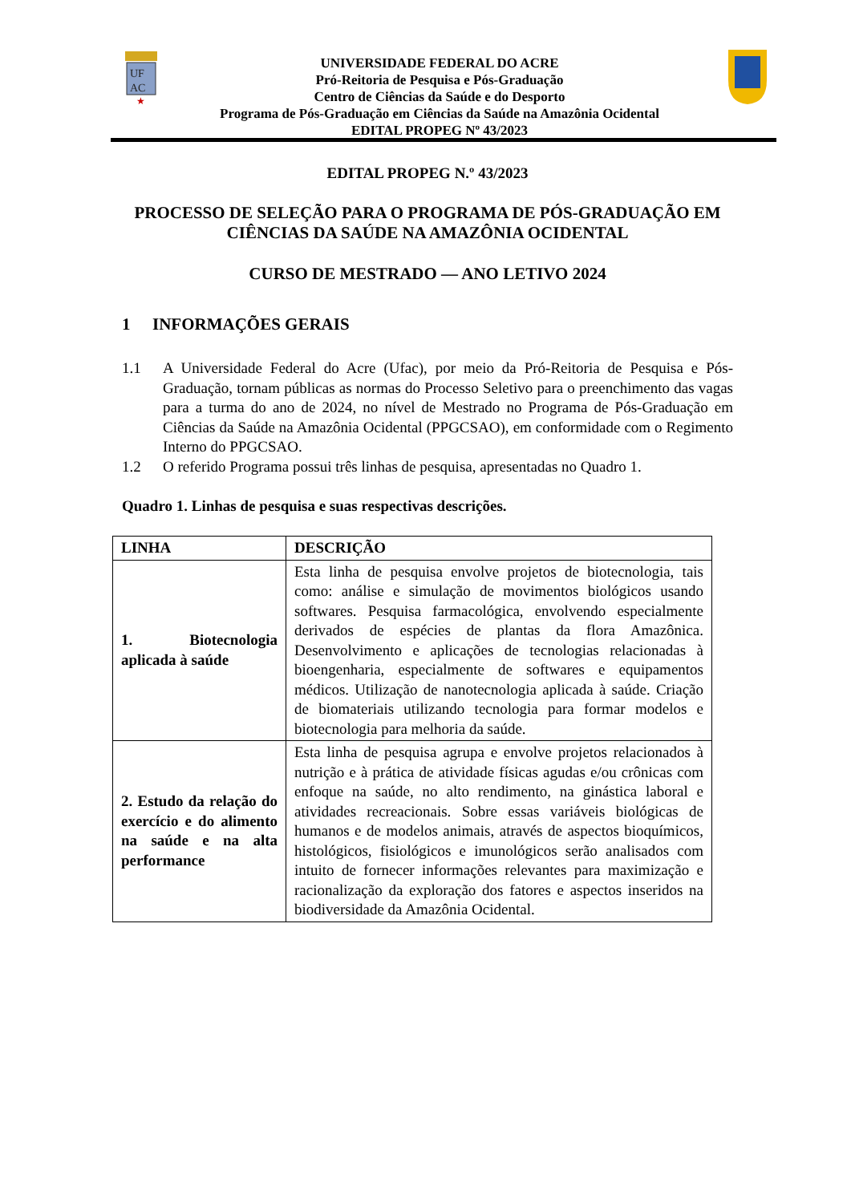UF
AC
★
UNIVERSIDADE FEDERAL DO ACRE
Pró-Reitoria de Pesquisa e Pós-Graduação
Centro de Ciências da Saúde e do Desporto
Programa de Pós-Graduação em Ciências da Saúde na Amazônia Ocidental
EDITAL PROPEG Nº 43/2023
EDITAL PROPEG N.º 43/2023
PROCESSO DE SELEÇÃO PARA O PROGRAMA DE PÓS-GRADUAÇÃO EM CIÊNCIAS DA SAÚDE NA AMAZÔNIA OCIDENTAL
CURSO DE MESTRADO — ANO LETIVO 2024
1 INFORMAÇÕES GERAIS
1.1 A Universidade Federal do Acre (Ufac), por meio da Pró-Reitoria de Pesquisa e Pós-Graduação, tornam públicas as normas do Processo Seletivo para o preenchimento das vagas para a turma do ano de 2024, no nível de Mestrado no Programa de Pós-Graduação em Ciências da Saúde na Amazônia Ocidental (PPGCSAO), em conformidade com o Regimento Interno do PPGCSAO.
1.2 O referido Programa possui três linhas de pesquisa, apresentadas no Quadro 1.
Quadro 1. Linhas de pesquisa e suas respectivas descrições.
| LINHA | DESCRIÇÃO |
| --- | --- |
| 1. Biotecnologia aplicada à saúde | Esta linha de pesquisa envolve projetos de biotecnologia, tais como: análise e simulação de movimentos biológicos usando softwares. Pesquisa farmacológica, envolvendo especialmente derivados de espécies de plantas da flora Amazônica. Desenvolvimento e aplicações de tecnologias relacionadas à bioengenharia, especialmente de softwares e equipamentos médicos. Utilização de nanotecnologia aplicada à saúde. Criação de biomateriais utilizando tecnologia para formar modelos e biotecnologia para melhoria da saúde. |
| 2. Estudo da relação do exercício e do alimento na saúde e na alta performance | Esta linha de pesquisa agrupa e envolve projetos relacionados à nutrição e à prática de atividade físicas agudas e/ou crônicas com enfoque na saúde, no alto rendimento, na ginástica laboral e atividades recreacionais. Sobre essas variáveis biológicas de humanos e de modelos animais, através de aspectos bioquímicos, histológicos, fisiológicos e imunológicos serão analisados com intuito de fornecer informações relevantes para maximização e racionalização da exploração dos fatores e aspectos inseridos na biodiversidade da Amazônia Ocidental. |